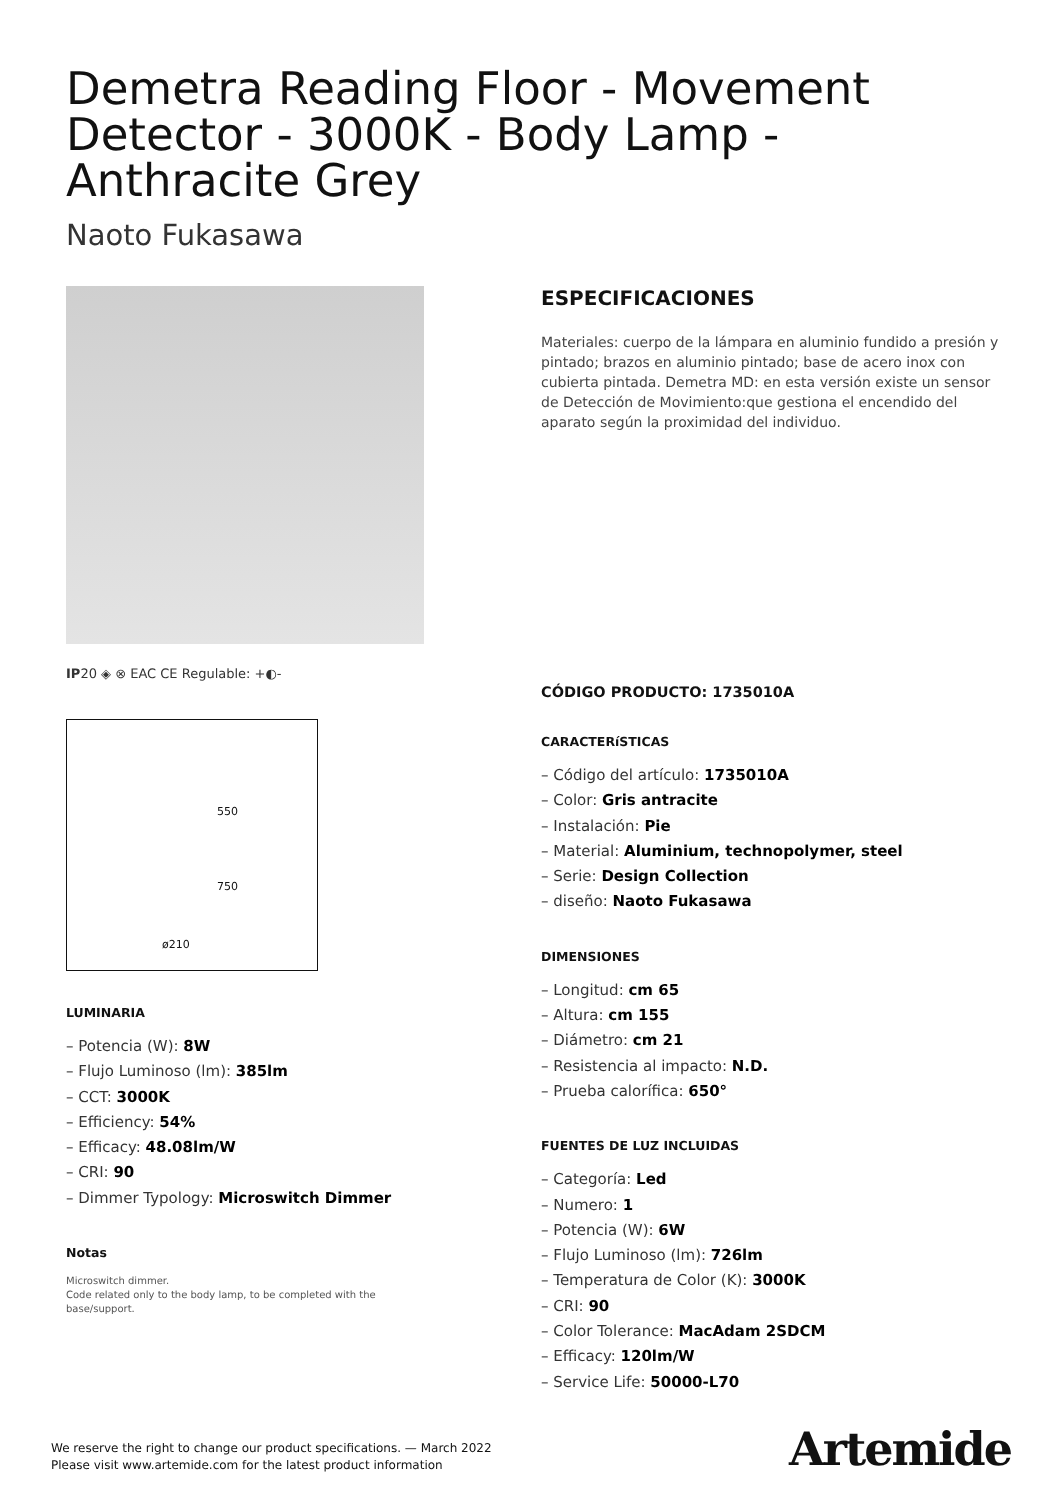Demetra Reading Floor - Movement Detector - 3000K - Body Lamp - Anthracite Grey
Naoto Fukasawa
IP20 ◈ ⊗ EAC CE Regulable: +◐-
550
750
ø210
LUMINARIA
– Potencia (W): 8W
– Flujo Luminoso (lm): 385lm
– CCT: 3000K
– Efficiency: 54%
– Efficacy: 48.08lm/W
– CRI: 90
– Dimmer Typology: Microswitch Dimmer
Notas
Microswitch dimmer.
Code related only to the body lamp, to be completed with the base/support.
ESPECIFICACIONES
Materiales: cuerpo de la lámpara en aluminio fundido a presión y pintado; brazos en aluminio pintado; base de acero inox con cubierta pintada. Demetra MD: en esta versión existe un sensor de Detección de Movimiento:que gestiona el encendido del aparato según la proximidad del individuo.
CÓDIGO PRODUCTO: 1735010A
CARACTERíSTICAS
– Código del artículo: 1735010A
– Color: Gris antracite
– Instalación: Pie
– Material: Aluminium, technopolymer, steel
– Serie: Design Collection
– diseño: Naoto Fukasawa
DIMENSIONES
– Longitud: cm 65
– Altura: cm 155
– Diámetro: cm 21
– Resistencia al impacto: N.D.
– Prueba calorífica: 650°
FUENTES DE LUZ INCLUIDAS
– Categoría: Led
– Numero: 1
– Potencia (W): 6W
– Flujo Luminoso (lm): 726lm
– Temperatura de Color (K): 3000K
– CRI: 90
– Color Tolerance: MacAdam 2SDCM
– Efficacy: 120lm/W
– Service Life: 50000-L70
We reserve the right to change our product specifications. — March 2022
Please visit www.artemide.com for the latest product information
Artemide